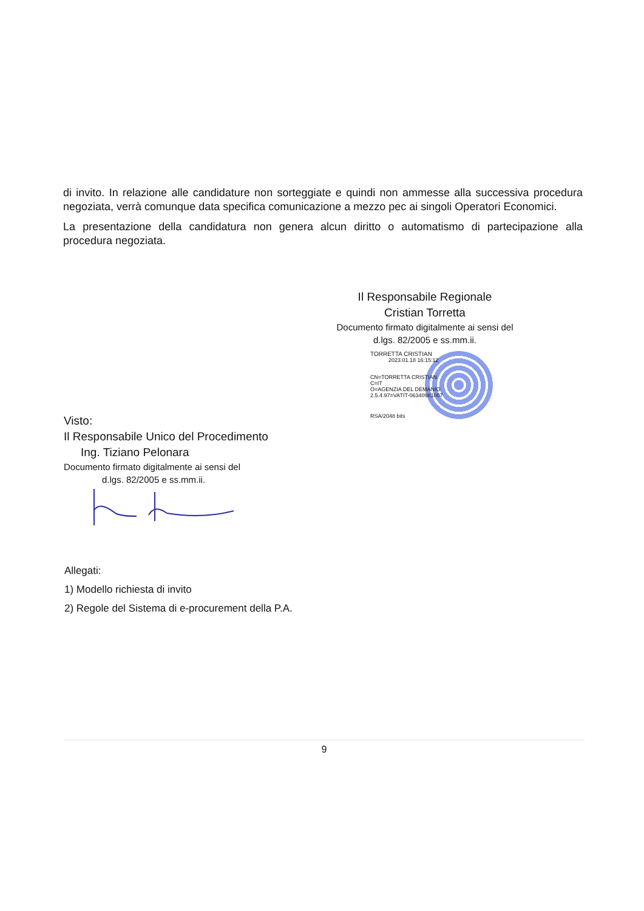di invito. In relazione alle candidature non sorteggiate e quindi non ammesse alla successiva procedura negoziata, verrà comunque data specifica comunicazione a mezzo pec ai singoli Operatori Economici.
La presentazione della candidatura non genera alcun diritto o automatismo di partecipazione alla procedura negoziata.
Il Responsabile Regionale
Cristian Torretta
Documento firmato digitalmente ai sensi del
d.lgs. 82/2005 e ss.mm.ii.
TORRETTA CRISTIAN
2023.01.18 16:15:12
CN=TORRETTA CRISTIAN
C=IT
O=AGENZIA DEL DEMANIO
2.5.4.97=VATIT-06340981007
RSA/2048 bits
Visto:
Il Responsabile Unico del Procedimento
Ing. Tiziano Pelonara
Documento firmato digitalmente ai sensi del
d.lgs. 82/2005 e ss.mm.ii.
Allegati:
1) Modello richiesta di invito
2) Regole del Sistema di e-procurement della P.A.
9